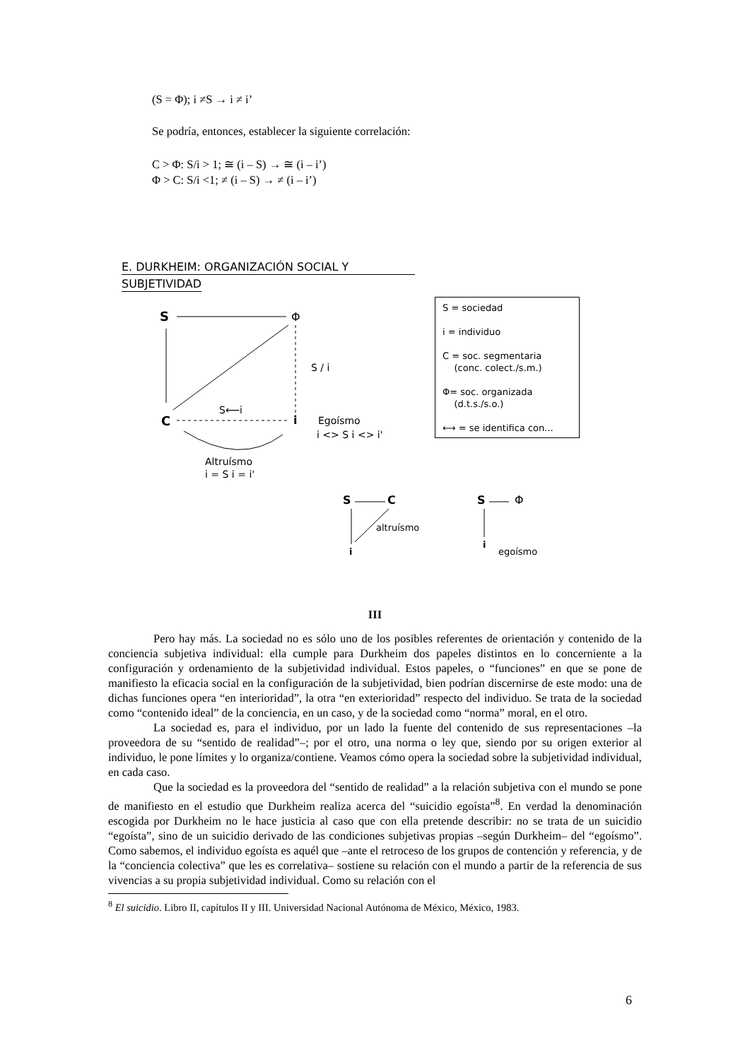(S = Φ); i ≠S → i ≠ i’
Se podría, entonces, establecer la siguiente correlación:
C > Φ: S/i > 1; ≅ (i – S) → ≅ (i – i’)
Φ > C: S/i <1; ≠ (i – S) → ≠ (i – i’)
E. DURKHEIM: ORGANIZACIÓN SOCIAL Y
SUBJETIVIDAD
S
Φ
S / i
S⟵i
C
i
Egoísmo
i <> S i <> i'
Altruísmo
i = S i = i'
S = sociedad
i = individuo
C = soc. segmentaria
(conc. colect./s.m.)
Φ= soc. organizada
(d.t.s./s.o.)
⟷ = se identifica con...
S
C
altruísmo
i
S
Φ
i
egoísmo
III
Pero hay más. La sociedad no es sólo uno de los posibles referentes de orientación y contenido de la conciencia subjetiva individual: ella cumple para Durkheim dos papeles distintos en lo concerniente a la configuración y ordenamiento de la subjetividad individual. Estos papeles, o “funciones” en que se pone de manifiesto la eficacia social en la configuración de la subjetividad, bien podrían discernirse de este modo: una de dichas funciones opera “en interioridad”, la otra “en exterioridad” respecto del individuo. Se trata de la sociedad como “contenido ideal” de la conciencia, en un caso, y de la sociedad como “norma” moral, en el otro.
La sociedad es, para el individuo, por un lado la fuente del contenido de sus representaciones –la proveedora de su “sentido de realidad”–; por el otro, una norma o ley que, siendo por su origen exterior al individuo, le pone límites y lo organiza/contiene. Veamos cómo opera la sociedad sobre la subjetividad individual, en cada caso.
Que la sociedad es la proveedora del “sentido de realidad” a la relación subjetiva con el mundo se pone de manifiesto en el estudio que Durkheim realiza acerca del “suicidio egoísta”<sup>8</sup>. En verdad la denominación escogida por Durkheim no le hace justicia al caso que con ella pretende describir: no se trata de un suicidio “egoísta”, sino de un suicidio derivado de las condiciones subjetivas propias –según Durkheim– del “egoísmo”. Como sabemos, el individuo egoísta es aquél que –ante el retroceso de los grupos de contención y referencia, y de la “conciencia colectiva” que les es correlativa– sostiene su relación con el mundo a partir de la referencia de sus vivencias a su propia subjetividad individual. Como su relación con el
<sup>8</sup> El suicidio. Libro II, capítulos II y III. Universidad Nacional Autónoma de México, México, 1983.
6